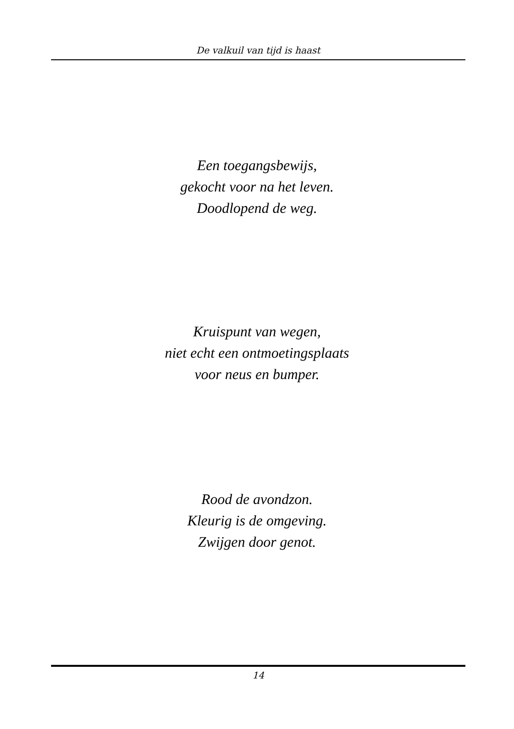De valkuil van tijd is haast
Een toegangsbewijs,
gekocht voor na het leven.
Doodlopend de weg.
Kruispunt van wegen,
niet echt een ontmoetingsplaats
voor neus en bumper.
Rood de avondzon.
Kleurig is de omgeving.
Zwijgen door genot.
14